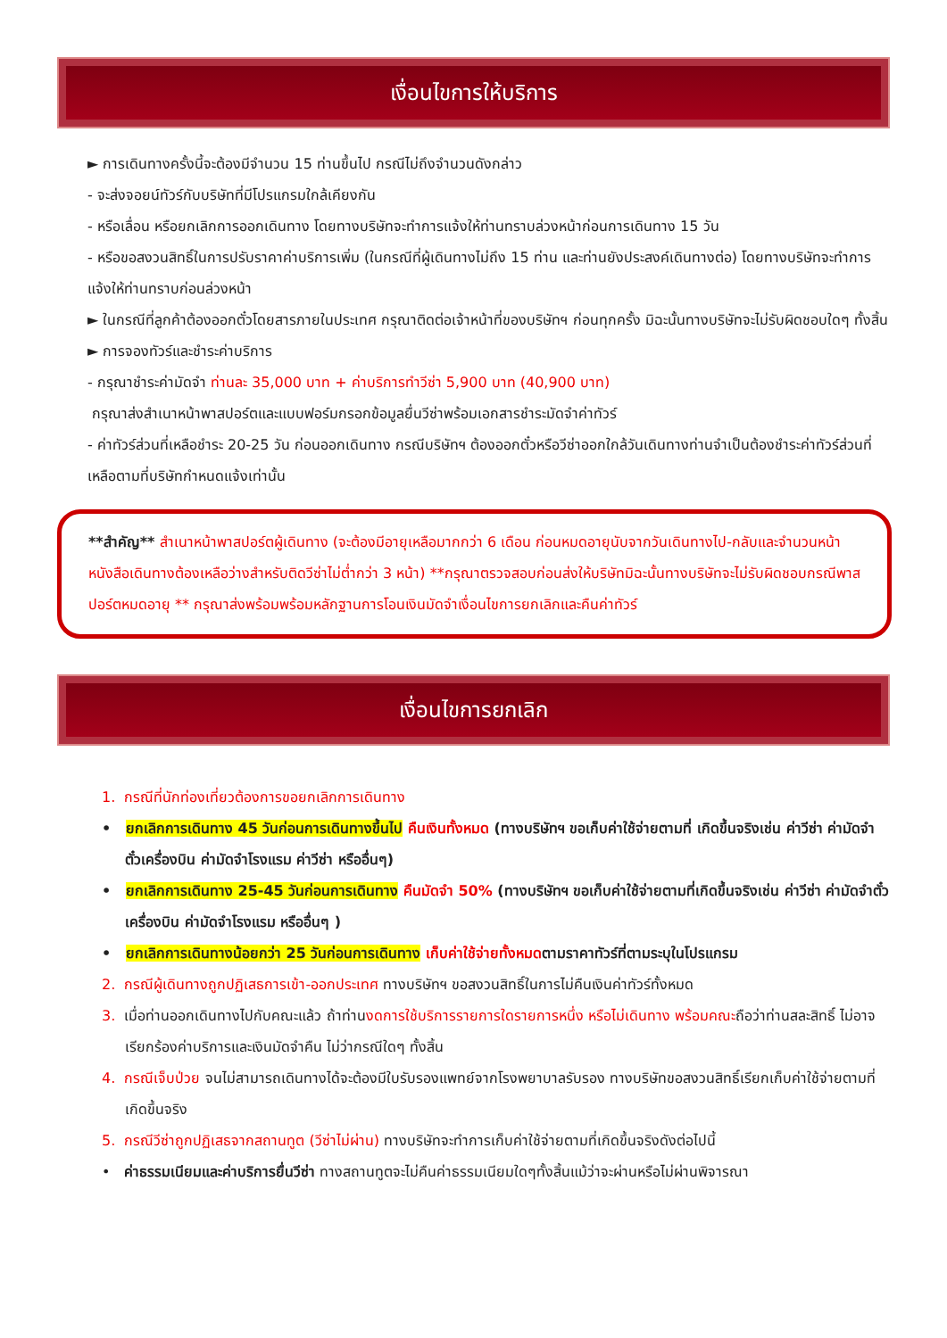เงื่อนไขการให้บริการ
► การเดินทางครั้งนี้จะต้องมีจำนวน 15 ท่านขึ้นไป กรณีไม่ถึงจำนวนดังกล่าว
- จะส่งจอยน์ทัวร์กับบริษัทที่มีโปรแกรมใกล้เคียงกัน
- หรือเลื่อน หรือยกเลิกการออกเดินทาง โดยทางบริษัทจะทำการแจ้งให้ท่านทราบล่วงหน้าก่อนการเดินทาง 15 วัน
- หรือขอสงวนสิทธิ์ในการปรับราคาค่าบริการเพิ่ม (ในกรณีที่ผู้เดินทางไม่ถึง 15 ท่าน และท่านยังประสงค์เดินทางต่อ) โดยทางบริษัทจะทำการแจ้งให้ท่านทราบก่อนล่วงหน้า
► ในกรณีที่ลูกค้าต้องออกตั๋วโดยสารภายในประเทศ กรุณาติดต่อเจ้าหน้าที่ของบริษัทฯ ก่อนทุกครั้ง มิฉะนั้นทางบริษัทจะไม่รับผิดชอบใดๆ ทั้งสิ้น
► การจองทัวร์และชำระค่าบริการ
- กรุณาชำระค่ามัดจำ ท่านละ 35,000 บาท + ค่าบริการทำวีซ่า 5,900 บาท (40,900 บาท)
กรุณาส่งสำเนาหน้าพาสปอร์ตและแบบฟอร์มกรอกข้อมูลยื่นวีซ่าพร้อมเอกสารชำระมัดจำค่าทัวร์
- ค่าทัวร์ส่วนที่เหลือชำระ 20-25 วัน ก่อนออกเดินทาง กรณีบริษัทฯ ต้องออกตั๋วหรือวีซ่าออกใกล้วันเดินทางท่านจำเป็นต้องชำระค่าทัวร์ส่วนที่เหลือตามที่บริษัทกำหนดแจ้งเท่านั้น
**สำคัญ** สำเนาหน้าพาสปอร์ตผู้เดินทาง (จะต้องมีอายุเหลือมากกว่า 6 เดือน ก่อนหมดอายุนับจากวันเดินทางไป-กลับและจำนวนหน้าหนังสือเดินทางต้องเหลือว่างสำหรับติดวีซ่าไม่ต่ำกว่า 3 หน้า) **กรุณาตรวจสอบก่อนส่งให้บริษัทมิฉะนั้นทางบริษัทจะไม่รับผิดชอบกรณีพาสปอร์ตหมดอายุ ** กรุณาส่งพร้อมพร้อมหลักฐานการโอนเงินมัดจำเงื่อนไขการยกเลิกและคืนค่าทัวร์
เงื่อนไขการยกเลิก
1. กรณีที่นักท่องเที่ยวต้องการขอยกเลิกการเดินทาง
• ยกเลิกการเดินทาง 45 วันก่อนการเดินทางขึ้นไป คืนเงินทั้งหมด (ทางบริษัทฯ ขอเก็บค่าใช้จ่ายตามที่ เกิดขึ้นจริงเช่น ค่าวีซ่า ค่ามัดจำตั๋วเครื่องบิน ค่ามัดจำโรงแรม ค่าวีซ่า หรืออื่นๆ)
• ยกเลิกการเดินทาง 25-45 วันก่อนการเดินทาง คืนมัดจำ 50% (ทางบริษัทฯ ขอเก็บค่าใช้จ่ายตามที่เกิดขึ้นจริงเช่น ค่าวีซ่า ค่ามัดจำตั๋วเครื่องบิน ค่ามัดจำโรงแรม หรืออื่นๆ )
• ยกเลิกการเดินทางน้อยกว่า 25 วันก่อนการเดินทาง เก็บค่าใช้จ่ายทั้งหมดตามราคาทัวร์ที่ตามระบุในโปรแกรม
2. กรณีผู้เดินทางถูกปฏิเสธการเข้า-ออกประเทศ ทางบริษัทฯ ขอสงวนสิทธิ์ในการไม่คืนเงินค่าทัวร์ทั้งหมด
3. เมื่อท่านออกเดินทางไปกับคณะแล้ว ถ้าท่านงดการใช้บริการรายการใดรายการหนึ่ง หรือไม่เดินทาง พร้อมคณะถือว่าท่านสละสิทธิ์ ไม่อาจเรียกร้องค่าบริการและเงินมัดจำคืน ไม่ว่ากรณีใดๆ ทั้งสิ้น
4. กรณีเจ็บป่วย จนไม่สามารถเดินทางได้จะต้องมีใบรับรองแพทย์จากโรงพยาบาลรับรอง ทางบริษัทขอสงวนสิทธิ์เรียกเก็บค่าใช้จ่ายตามที่เกิดขึ้นจริง
5. กรณีวีซ่าถูกปฏิเสธจากสถานทูต (วีซ่าไม่ผ่าน) ทางบริษัทจะทำการเก็บค่าใช้จ่ายตามที่เกิดขึ้นจริงดังต่อไปนี้
• ค่าธรรมเนียมและค่าบริการยื่นวีซ่า ทางสถานทูตจะไม่คืนค่าธรรมเนียมใดๆทั้งสิ้นแม้ว่าจะผ่านหรือไม่ผ่านพิจารณา